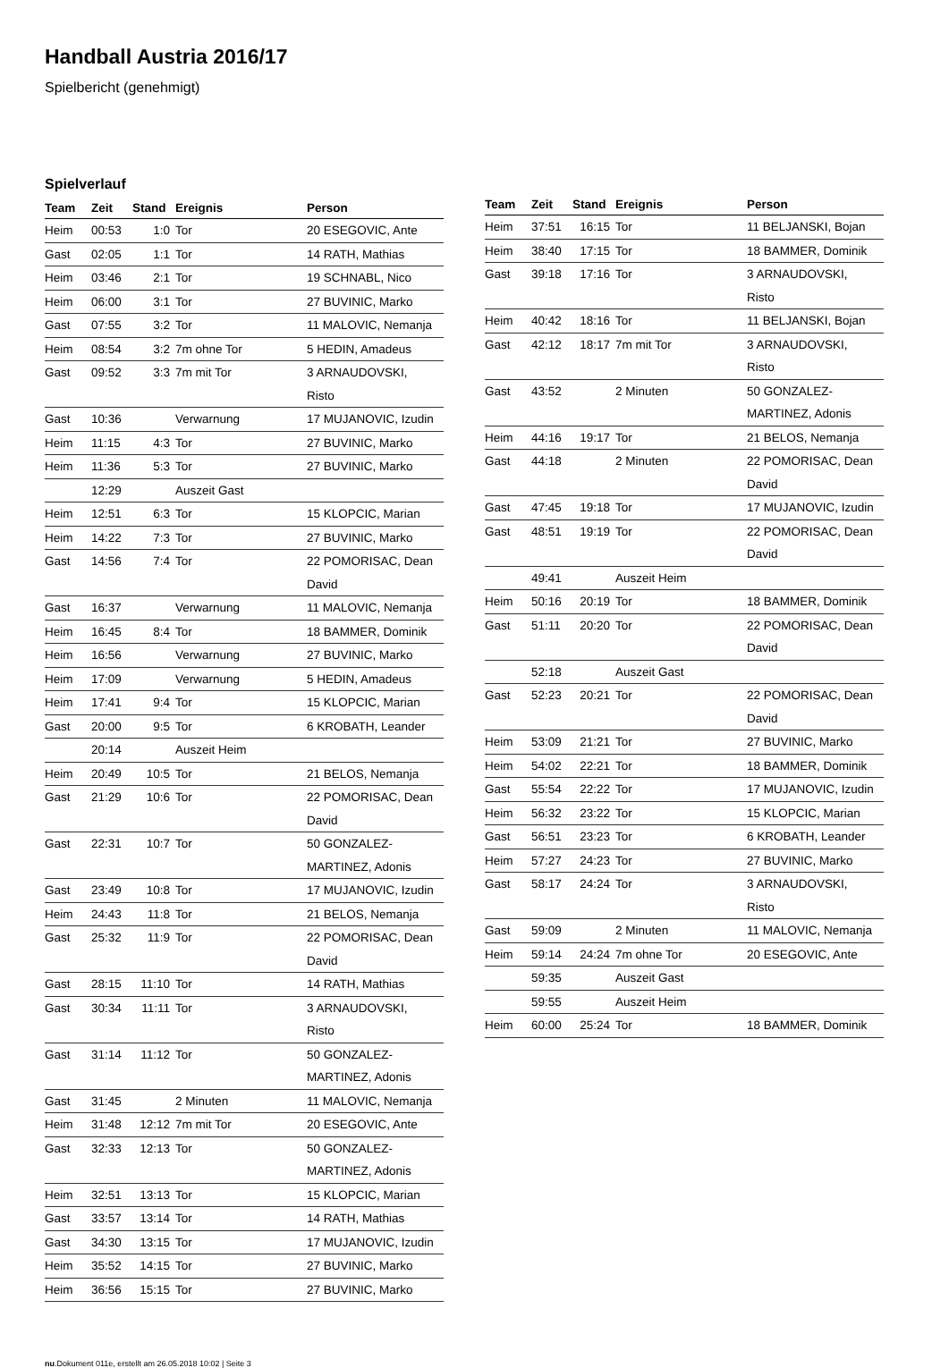Handball Austria 2016/17
Spielbericht (genehmigt)
Spielverlauf
| Team | Zeit | Stand | Ereignis | Person |
| --- | --- | --- | --- | --- |
| Heim | 00:53 | 1:0 | Tor | 20 ESEGOVIC, Ante |
| Gast | 02:05 | 1:1 | Tor | 14 RATH, Mathias |
| Heim | 03:46 | 2:1 | Tor | 19 SCHNABL, Nico |
| Heim | 06:00 | 3:1 | Tor | 27 BUVINIC, Marko |
| Gast | 07:55 | 3:2 | Tor | 11 MALOVIC, Nemanja |
| Heim | 08:54 | 3:2 | 7m ohne Tor | 5 HEDIN, Amadeus |
| Gast | 09:52 | 3:3 | 7m mit Tor | 3 ARNAUDOVSKI, Risto |
| Gast | 10:36 | | Verwarnung | 17 MUJANOVIC, Izudin |
| Heim | 11:15 | 4:3 | Tor | 27 BUVINIC, Marko |
| Heim | 11:36 | 5:3 | Tor | 27 BUVINIC, Marko |
| | 12:29 | | Auszeit Gast | |
| Heim | 12:51 | 6:3 | Tor | 15 KLOPCIC, Marian |
| Heim | 14:22 | 7:3 | Tor | 27 BUVINIC, Marko |
| Gast | 14:56 | 7:4 | Tor | 22 POMORISAC, Dean David |
| Gast | 16:37 | | Verwarnung | 11 MALOVIC, Nemanja |
| Heim | 16:45 | 8:4 | Tor | 18 BAMMER, Dominik |
| Heim | 16:56 | | Verwarnung | 27 BUVINIC, Marko |
| Heim | 17:09 | | Verwarnung | 5 HEDIN, Amadeus |
| Heim | 17:41 | 9:4 | Tor | 15 KLOPCIC, Marian |
| Gast | 20:00 | 9:5 | Tor | 6 KROBATH, Leander |
| | 20:14 | | Auszeit Heim | |
| Heim | 20:49 | 10:5 | Tor | 21 BELOS, Nemanja |
| Gast | 21:29 | 10:6 | Tor | 22 POMORISAC, Dean David |
| Gast | 22:31 | 10:7 | Tor | 50 GONZALEZ- MARTINEZ, Adonis |
| Gast | 23:49 | 10:8 | Tor | 17 MUJANOVIC, Izudin |
| Heim | 24:43 | 11:8 | Tor | 21 BELOS, Nemanja |
| Gast | 25:32 | 11:9 | Tor | 22 POMORISAC, Dean David |
| Gast | 28:15 | 11:10 | Tor | 14 RATH, Mathias |
| Gast | 30:34 | 11:11 | Tor | 3 ARNAUDOVSKI, Risto |
| Gast | 31:14 | 11:12 | Tor | 50 GONZALEZ- MARTINEZ, Adonis |
| Gast | 31:45 | | 2 Minuten | 11 MALOVIC, Nemanja |
| Heim | 31:48 | 12:12 | 7m mit Tor | 20 ESEGOVIC, Ante |
| Gast | 32:33 | 12:13 | Tor | 50 GONZALEZ- MARTINEZ, Adonis |
| Heim | 32:51 | 13:13 | Tor | 15 KLOPCIC, Marian |
| Gast | 33:57 | 13:14 | Tor | 14 RATH, Mathias |
| Gast | 34:30 | 13:15 | Tor | 17 MUJANOVIC, Izudin |
| Heim | 35:52 | 14:15 | Tor | 27 BUVINIC, Marko |
| Heim | 36:56 | 15:15 | Tor | 27 BUVINIC, Marko |
| Team | Zeit | Stand | Ereignis | Person |
| --- | --- | --- | --- | --- |
| Heim | 37:51 | 16:15 | Tor | 11 BELJANSKI, Bojan |
| Heim | 38:40 | 17:15 | Tor | 18 BAMMER, Dominik |
| Gast | 39:18 | 17:16 | Tor | 3 ARNAUDOVSKI, Risto |
| Heim | 40:42 | 18:16 | Tor | 11 BELJANSKI, Bojan |
| Gast | 42:12 | 18:17 | 7m mit Tor | 3 ARNAUDOVSKI, Risto |
| Gast | 43:52 | | 2 Minuten | 50 GONZALEZ- MARTINEZ, Adonis |
| Heim | 44:16 | 19:17 | Tor | 21 BELOS, Nemanja |
| Gast | 44:18 | | 2 Minuten | 22 POMORISAC, Dean David |
| Gast | 47:45 | 19:18 | Tor | 17 MUJANOVIC, Izudin |
| Gast | 48:51 | 19:19 | Tor | 22 POMORISAC, Dean David |
| | 49:41 | | Auszeit Heim | |
| Heim | 50:16 | 20:19 | Tor | 18 BAMMER, Dominik |
| Gast | 51:11 | 20:20 | Tor | 22 POMORISAC, Dean David |
| | 52:18 | | Auszeit Gast | |
| Gast | 52:23 | 20:21 | Tor | 22 POMORISAC, Dean David |
| Heim | 53:09 | 21:21 | Tor | 27 BUVINIC, Marko |
| Heim | 54:02 | 22:21 | Tor | 18 BAMMER, Dominik |
| Gast | 55:54 | 22:22 | Tor | 17 MUJANOVIC, Izudin |
| Heim | 56:32 | 23:22 | Tor | 15 KLOPCIC, Marian |
| Gast | 56:51 | 23:23 | Tor | 6 KROBATH, Leander |
| Heim | 57:27 | 24:23 | Tor | 27 BUVINIC, Marko |
| Gast | 58:17 | 24:24 | Tor | 3 ARNAUDOVSKI, Risto |
| Gast | 59:09 | | 2 Minuten | 11 MALOVIC, Nemanja |
| Heim | 59:14 | 24:24 | 7m ohne Tor | 20 ESEGOVIC, Ante |
| | 59:35 | | Auszeit Gast | |
| | 59:55 | | Auszeit Heim | |
| Heim | 60:00 | 25:24 | Tor | 18 BAMMER, Dominik |
nu.Dokument 011e, erstellt am 26.05.2018 10:02 | Seite 3